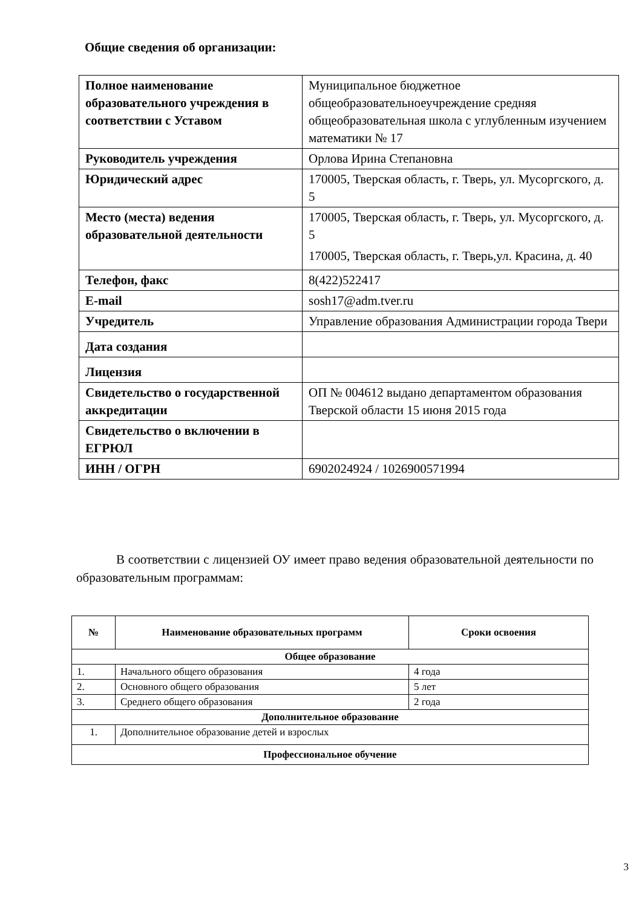Общие сведения об организации:
| Полное наименование образовательного учреждения в соответствии с Уставом | Муниципальное бюджетное общеобразовательноеучреждение средняя общеобразовательная школа с углубленным изучением математики № 17 |
| Руководитель учреждения | Орлова Ирина Степановна |
| Юридический адрес | 170005, Тверская область, г. Тверь, ул. Мусоргского, д. 5 |
| Место (места) ведения образовательной деятельности | 170005, Тверская область, г. Тверь, ул. Мусоргского, д. 5 170005, Тверская область, г. Тверь,ул. Красина, д. 40 |
| Телефон, факс | 8(422)522417 |
| E-mail | sosh17@adm.tver.ru |
| Учредитель | Управление образования Администрации города Твери |
| Дата создания | |
| Лицензия | |
| Свидетельство о государственной аккредитации | ОП № 004612 выдано департаментом образования Тверской области 15 июня 2015 года |
| Свидетельство о включении в ЕГРЮЛ | |
| ИНН / ОГРН | 6902024924 / 1026900571994 |
В соответствии с лицензией ОУ имеет право ведения образовательной деятельности по образовательным программам:
| № | Наименование образовательных программ | Сроки освоения |
| --- | --- | --- |
| Общее образование | | |
| 1. | Начального общего образования | 4 года |
| 2. | Основного общего образования | 5 лет |
| 3. | Среднего общего образования | 2 года |
| Дополнительное образование | | |
| 1. | Дополнительное образование детей и взрослых | |
| Профессиональное обучение | | |
3